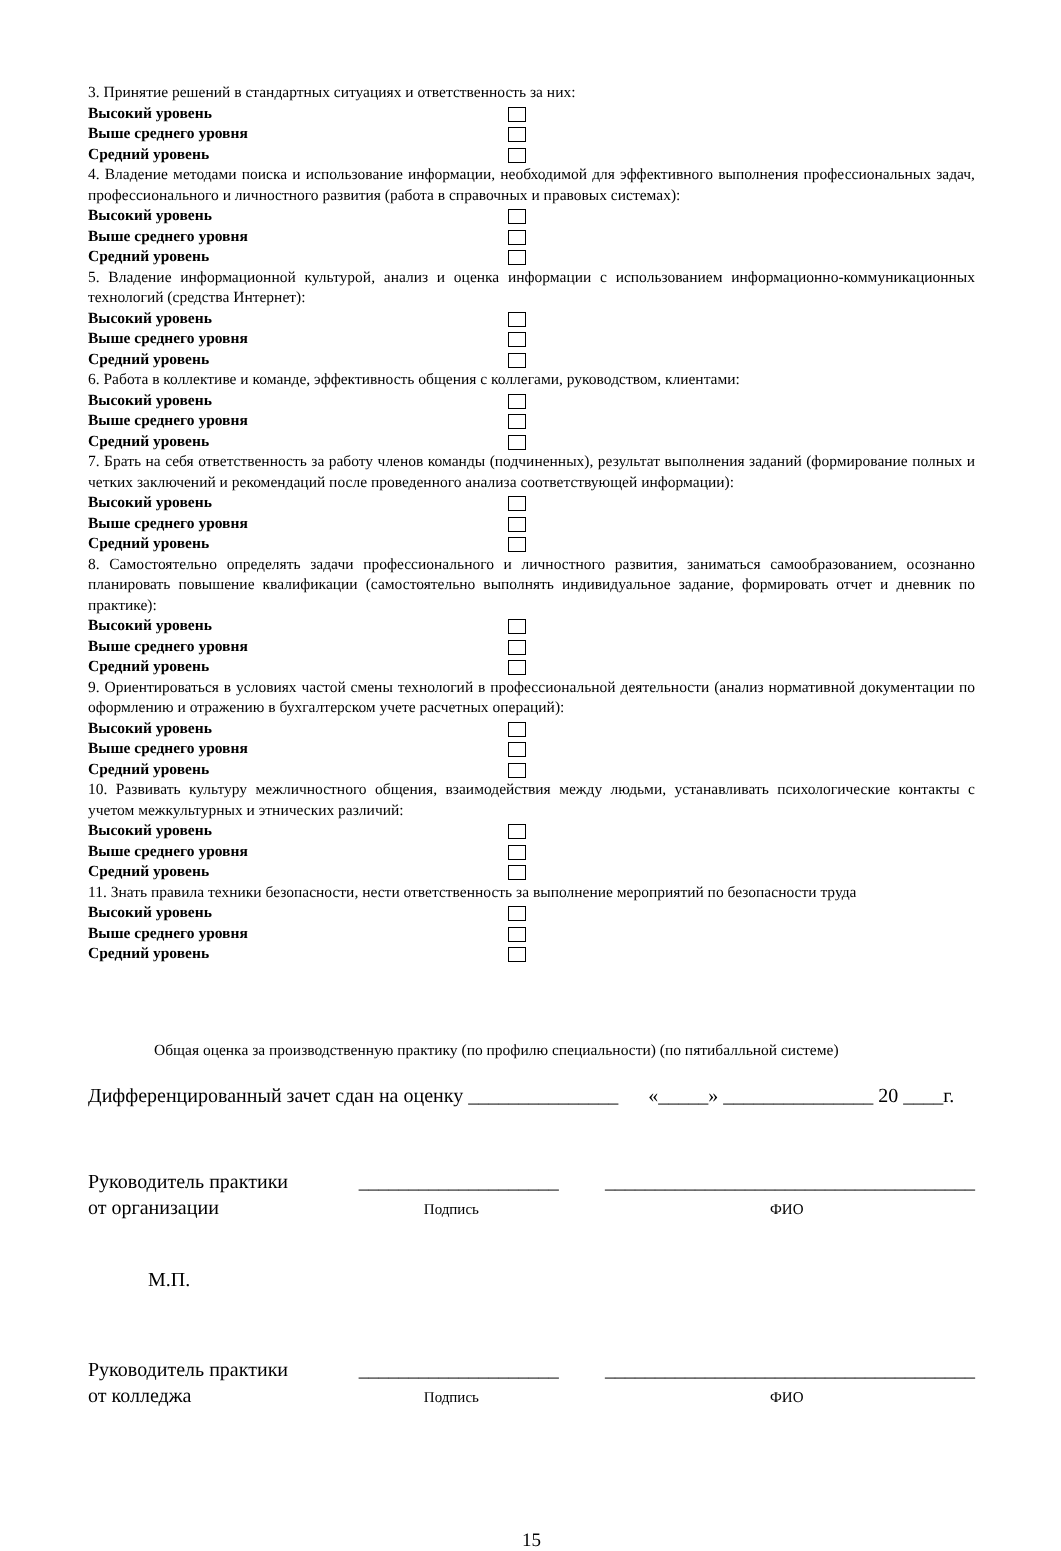3. Принятие решений в стандартных ситуациях и ответственность за них:
Высокий уровень
Выше среднего уровня
Средний уровень
4. Владение методами поиска и использование информации, необходимой для эффективного выполнения профессиональных задач, профессионального и личностного развития (работа в справочных и правовых системах):
Высокий уровень
Выше среднего уровня
Средний уровень
5. Владение информационной культурой, анализ и оценка информации с использованием информационно-коммуникационных технологий (средства Интернет):
Высокий уровень
Выше среднего уровня
Средний уровень
6. Работа в коллективе и команде, эффективность общения с коллегами, руководством, клиентами:
Высокий уровень
Выше среднего уровня
Средний уровень
7. Брать на себя ответственность за работу членов команды (подчиненных), результат выполнения заданий (формирование полных и четких заключений и рекомендаций после проведенного анализа соответствующей информации):
Высокий уровень
Выше среднего уровня
Средний уровень
8. Самостоятельно определять задачи профессионального и личностного развития, заниматься самообразованием, осознанно планировать повышение квалификации (самостоятельно выполнять индивидуальное задание, формировать отчет и дневник по практике):
Высокий уровень
Выше среднего уровня
Средний уровень
9. Ориентироваться в условиях частой смены технологий в профессиональной деятельности (анализ нормативной документации по оформлению и отражению в бухгалтерском учете расчетных операций):
Высокий уровень
Выше среднего уровня
Средний уровень
10. Развивать культуру межличностного общения, взаимодействия между людьми, устанавливать психологические контакты с учетом межкультурных и этнических различий:
Высокий уровень
Выше среднего уровня
Средний уровень
11. Знать правила техники безопасности, нести ответственность за выполнение мероприятий по безопасности труда
Высокий уровень
Выше среднего уровня
Средний уровень
Общая оценка за производственную практику (по профилю специальности) (по пятибалльной системе)
Дифференцированный зачет сдан на оценку _______________ «_____» _______________ 20 ____г.
Руководитель практики
от организации
____________________
Подпись
_____________________________________
ФИО
М.П.
Руководитель практики
от колледжа
____________________
Подпись
_____________________________________
ФИО
15